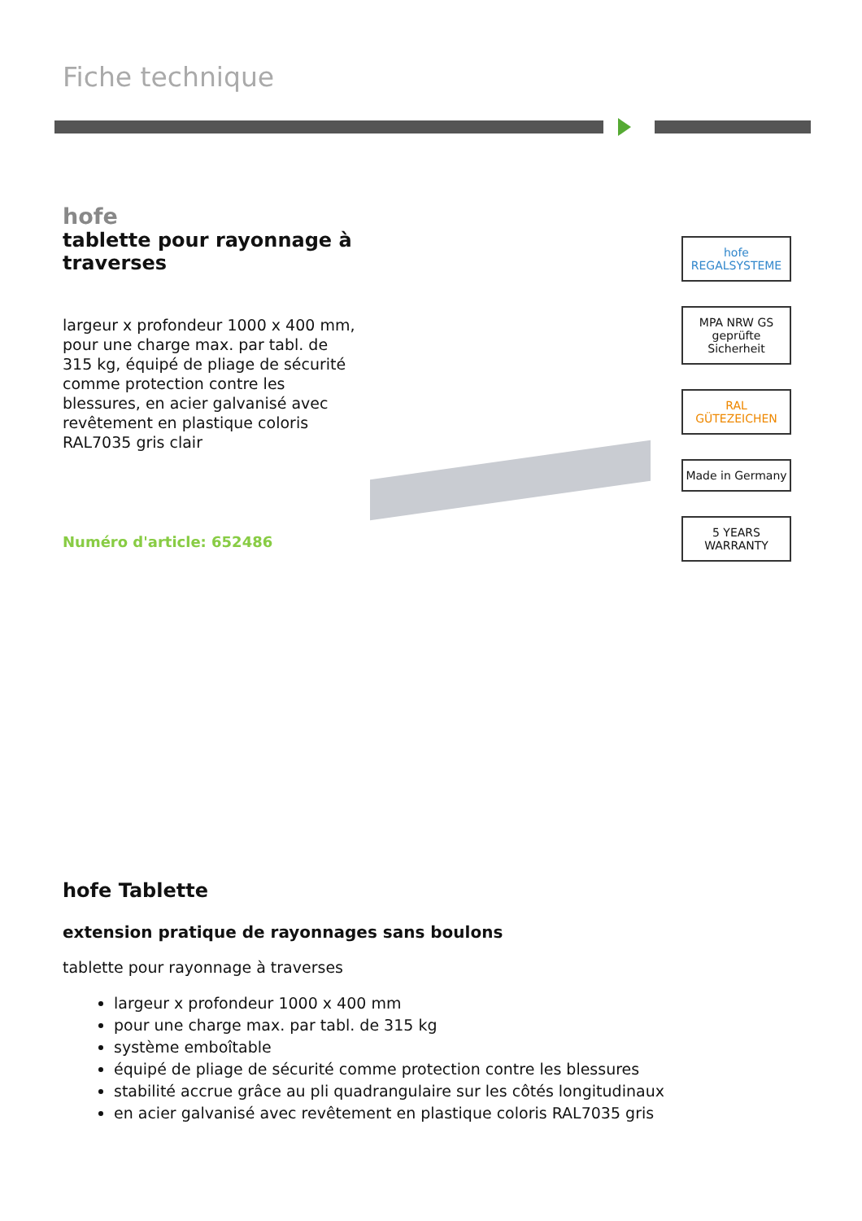Fiche technique
hofe
tablette pour rayonnage à traverses
largeur x profondeur 1000 x 400 mm, pour une charge max. par tabl. de 315 kg, équipé de pliage de sécurité comme protection contre les blessures, en acier galvanisé avec revêtement en plastique coloris RAL7035 gris clair
Numéro d'article: 652486
hofe REGALSYSTEME
MPA NRW GS geprüfte Sicherheit
RAL GÜTEZEICHEN
Made in Germany
5 YEARS WARRANTY
hofe Tablette
extension pratique de rayonnages sans boulons
tablette pour rayonnage à traverses
largeur x profondeur 1000 x 400 mm
pour une charge max. par tabl. de 315 kg
système emboîtable
équipé de pliage de sécurité comme protection contre les blessures
stabilité accrue grâce au pli quadrangulaire sur les côtés longitudinaux
en acier galvanisé avec revêtement en plastique coloris RAL7035 gris